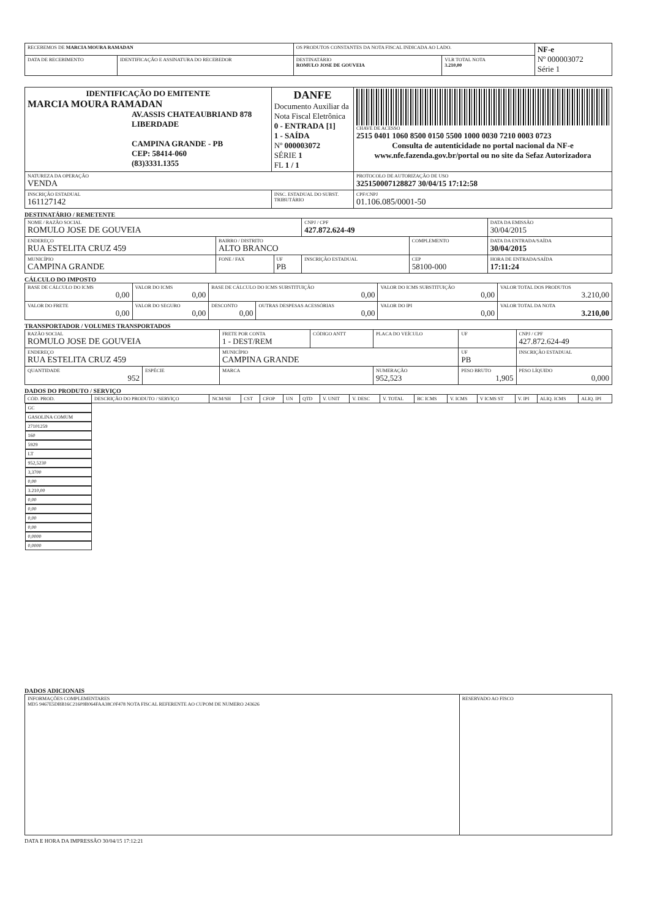| RECEBEMOS DE MARCIA MOURA RAMADAN | | OS PRODUTOS CONSTANTES DA NOTA FISCAL INDICADA AO LADO. | | NF-e Nº 000003072 Série 1 |
| DATA DE RECEBIMENTO | IDENTIFICAÇÃO E ASSINATURA DO RECEBEDOR | DESTINATÁRIO ROMULO JOSE DE GOUVEIA | VLR TOTAL NOTA 3.210,00 | |
| IDENTIFICAÇÃO DO EMITENTE MARCIA MOURA RAMADAN AV.ASSIS CHATEAUBRIAND 878 LIBERDADE CAMPINA GRANDE - PB CEP: 58414-060 (83)3331.1355 | DANFE Documento Auxiliar da Nota Fiscal Eletrônica 0 - ENTRADA [1] 1 - SAÍDA Nº 000003072 SÉRIE 1 FL 1 / 1 | CHAVE DE ACESSO 2515 0401 1060 8500 0150 5500 1000 0030 7210 0003 0723 Consulta de autenticidade no portal nacional da NF-e www.nfe.fazenda.gov.br/portal ou no site da Sefaz Autorizadora |
| NATUREZA DA OPERAÇÃO VENDA | | PROTOCOLO DE AUTORIZAÇÃO DE USO 325150007128827 30/04/15 17:12:58 |
| INSCRIÇÃO ESTADUAL 161127142 | INSC. ESTADUAL DO SUBST. TRIBUTÁRIO | CPF/CNPJ 01.106.085/0001-50 |
DESTINATÁRIO / REMETENTE
| NOME / RAZÃO SOCIAL ROMULO JOSE DE GOUVEIA | | | CNPJ / CPF 427.872.624-49 | | DATA DA EMISSÃO 30/04/2015 |
| ENDEREÇO RUA ESTELITA CRUZ 459 | BAIRRO / DISTRITO ALTO BRANCO | | | COMPLEMENTO | DATA DA ENTRADA/SAÍDA 30/04/2015 |
| MUNICÍPIO CAMPINA GRANDE | FONE / FAX | UF PB | INSCRIÇÃO ESTADUAL | CEP 58100-000 | HORA DE ENTRADA/SAÍDA 17:11:24 |
CÁLCULO DO IMPOSTO
| BASE DE CÁLCULO DO ICMS 0,00 | VALOR DO ICMS 0,00 | BASE DE CÁLCULO DO ICMS SUBSTITUIÇÃO 0,00 | | VALOR DO ICMS SUBSTITUIÇÃO 0,00 | VALOR TOTAL DOS PRODUTOS 3.210,00 |
| VALOR DO FRETE 0,00 | VALOR DO SEGURO 0,00 | DESCONTO 0,00 | OUTRAS DESPESAS ACESSÓRIAS 0,00 | VALOR DO IPI 0,00 | VALOR TOTAL DA NOTA 3.210,00 |
TRANSPORTADOR / VOLUMES TRANSPORTADOS
| RAZÃO SOCIAL ROMULO JOSE DE GOUVEIA | | FRETE POR CONTA 1 - DEST/REM | CÓDIGO ANTT | PLACA DO VEÍCULO | UF | CNPJ / CPF 427.872.624-49 |
| ENDEREÇO RUA ESTELITA CRUZ 459 | | MUNICÍPIO CAMPINA GRANDE | | | UF PB | INSCRIÇÃO ESTADUAL |
| QUANTIDADE 952 | ESPÉCIE | MARCA | | NUMERAÇÃO 952,523 | PESO BRUTO 1,905 | PESO LÍQUIDO 0,000 |
DADOS DO PRODUTO / SERVIÇO
| CÓD. PROD. | DESCRIÇÃO DO PRODUTO / SERVIÇO | NCM/SH | CST | CFOP | UN | QTD | V. UNIT | V. DESC | V. TOTAL | BC ICMS | V. ICMS | V ICMS ST | V. IPI | ALIQ. ICMS | ALIQ. IPI |
| --- | --- | --- | --- | --- | --- | --- | --- | --- | --- | --- | --- | --- | --- | --- | --- |
| GC | GASOLINA COMUM | 27101259 | 160 | 5929 | LT | 952,5230 | 3,3700 | 0,00 | 3.210,00 | 0,00 | 0,00 | 0,00 | 0,00 | 0,0000 | 0,0000 |
DADOS ADICIONAIS
| INFORMAÇÕES COMPLEMENTARES MD5 9467E5DBB16C21609B064FAA38C0F478 NOTA FISCAL REFERENTE AO CUPOM DE NUMERO 243626 | RESERVADO AO FISCO |
DATA E HORA DA IMPRESSÃO 30/04/15 17:12:21